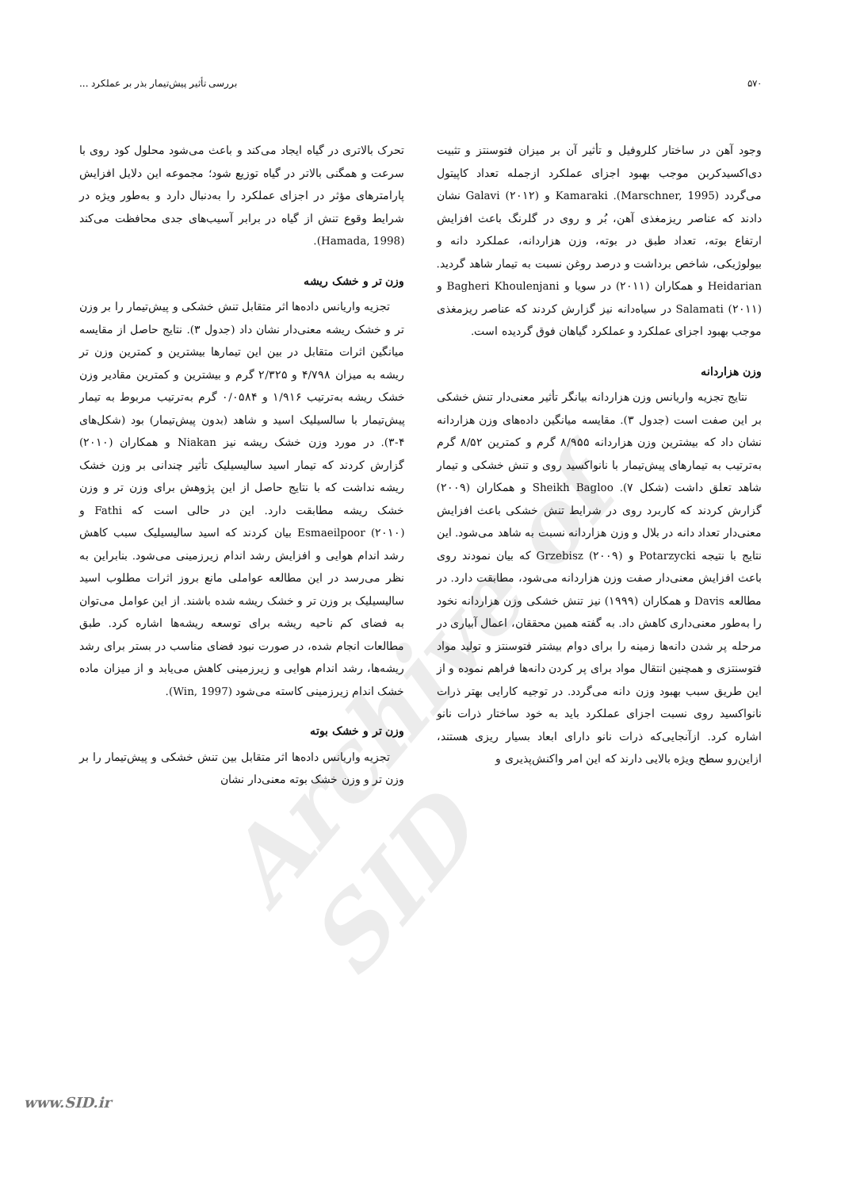Archive of SID
۵۷۰ بررسی تأثیر پیش‌تیمار بذر بر عملکرد ...
وجود آهن در ساختار کلروفیل و تأثیر آن بر میزان فتوسنتز و تثبیت دی‌اکسیدکربن موجب بهبود اجزای عملکرد ازجمله تعداد کاپیتول می‌گردد (Marschner, 1995). Kamaraki و Galavi (۲۰۱۲) نشان دادند که عناصر ریزمغذی آهن، بُر و روی در گلرنگ باعث افزایش ارتفاع بوته، تعداد طبق در بوته، وزن هزاردانه، عملکرد دانه و بیولوژیکی، شاخص برداشت و درصد روغن نسبت به تیمار شاهد گردید. Heidarian و همکاران (۲۰۱۱) در سویا و Bagheri Khoulenjani و Salamati (۲۰۱۱) در سیاه‌دانه نیز گزارش کردند که عناصر ریزمغذی موجب بهبود اجزای عملکرد و عملکرد گیاهان فوق گردیده است.
وزن هزاردانه
نتایج تجزیه واریانس وزن هزاردانه بیانگر تأثیر معنی‌دار تنش خشکی بر این صفت است (جدول ۳). مقایسه میانگین داده‌های وزن هزاردانه نشان داد که بیشترین وزن هزاردانه ۸/۹۵۵ گرم و کمترین ۸/۵۲ گرم به‌ترتیب به تیمارهای پیش‌تیمار با نانواکسید روی و تنش خشکی و تیمار شاهد تعلق داشت (شکل ۷). Sheikh Bagloo و همکاران (۲۰۰۹) گزارش کردند که کاربرد روی در شرایط تنش خشکی باعث افزایش معنی‌دار تعداد دانه در بلال و وزن هزاردانه نسبت به شاهد می‌شود. این نتایج با نتیجه Potarzycki و Grzebisz (۲۰۰۹) که بیان نمودند روی باعث افزایش معنی‌دار صفت وزن هزاردانه می‌شود، مطابقت دارد. در مطالعه Davis و همکاران (۱۹۹۹) نیز تنش خشکی وزن هزاردانه نخود را به‌طور معنی‌داری کاهش داد. به گفته همین محققان، اعمال آبیاری در مرحله پر شدن دانه‌ها زمینه را برای دوام بیشتر فتوسنتز و تولید مواد فتوسنتزی و همچنین انتقال مواد برای پر کردن دانه‌ها فراهم نموده و از این طریق سبب بهبود وزن دانه می‌گردد. در توجیه کارایی بهتر ذرات نانواکسید روی نسبت اجزای عملکرد باید به خود ساختار ذرات نانو اشاره کرد. ازآنجایی‌که ذرات نانو دارای ابعاد بسیار ریزی هستند، ازاین‌رو سطح ویژه بالایی دارند که این امر واکنش‌پذیری و
تحرک بالاتری در گیاه ایجاد می‌کند و باعث می‌شود محلول کود روی با سرعت و همگنی بالاتر در گیاه توزیع شود؛ مجموعه این دلایل افزایش پارامترهای مؤثر در اجزای عملکرد را به‌دنبال دارد و به‌طور ویژه در شرایط وقوع تنش از گیاه در برابر آسیب‌های جدی محافظت می‌کند (Hamada, 1998).
وزن تر و خشک ریشه
تجزیه واریانس داده‌ها اثر متقابل تنش خشکی و پیش‌تیمار را بر وزن تر و خشک ریشه معنی‌دار نشان داد (جدول ۳). نتایج حاصل از مقایسه میانگین اثرات متقابل در بین این تیمارها بیشترین و کمترین وزن تر ریشه به میزان ۴/۷۹۸ و ۲/۳۲۵ گرم و بیشترین و کمترین مقادیر وزن خشک ریشه به‌ترتیب ۱/۹۱۶ و ۰/۰۵۸۴ گرم به‌ترتیب مربوط به تیمار پیش‌تیمار با سالسیلیک اسید و شاهد (بدون پیش‌تیمار) بود (شکل‌های ۴-۳). در مورد وزن خشک ریشه نیز Niakan و همکاران (۲۰۱۰) گزارش کردند که تیمار اسید سالیسیلیک تأثیر چندانی بر وزن خشک ریشه نداشت که با نتایج حاصل از این پژوهش برای وزن تر و وزن خشک ریشه مطابقت دارد. این در حالی است که Fathi و Esmaeilpoor (۲۰۱۰) بیان کردند که اسید سالیسیلیک سبب کاهش رشد اندام هوایی و افزایش رشد اندام زیرزمینی می‌شود. بنابراین به نظر می‌رسد در این مطالعه عواملی مانع بروز اثرات مطلوب اسید سالیسیلیک بر وزن تر و خشک ریشه شده باشند. از این عوامل می‌توان به فضای کم ناحیه ریشه برای توسعه ریشه‌ها اشاره کرد. طبق مطالعات انجام شده، در صورت نبود فضای مناسب در بستر برای رشد ریشه‌ها، رشد اندام هوایی و زیرزمینی کاهش می‌یابد و از میزان ماده خشک اندام زیرزمینی کاسته می‌شود (Win, 1997).
وزن تر و خشک بوته
تجزیه واریانس داده‌ها اثر متقابل بین تنش خشکی و پیش‌تیمار را بر وزن تر و وزن خشک بوته معنی‌دار نشان
www.SID.ir